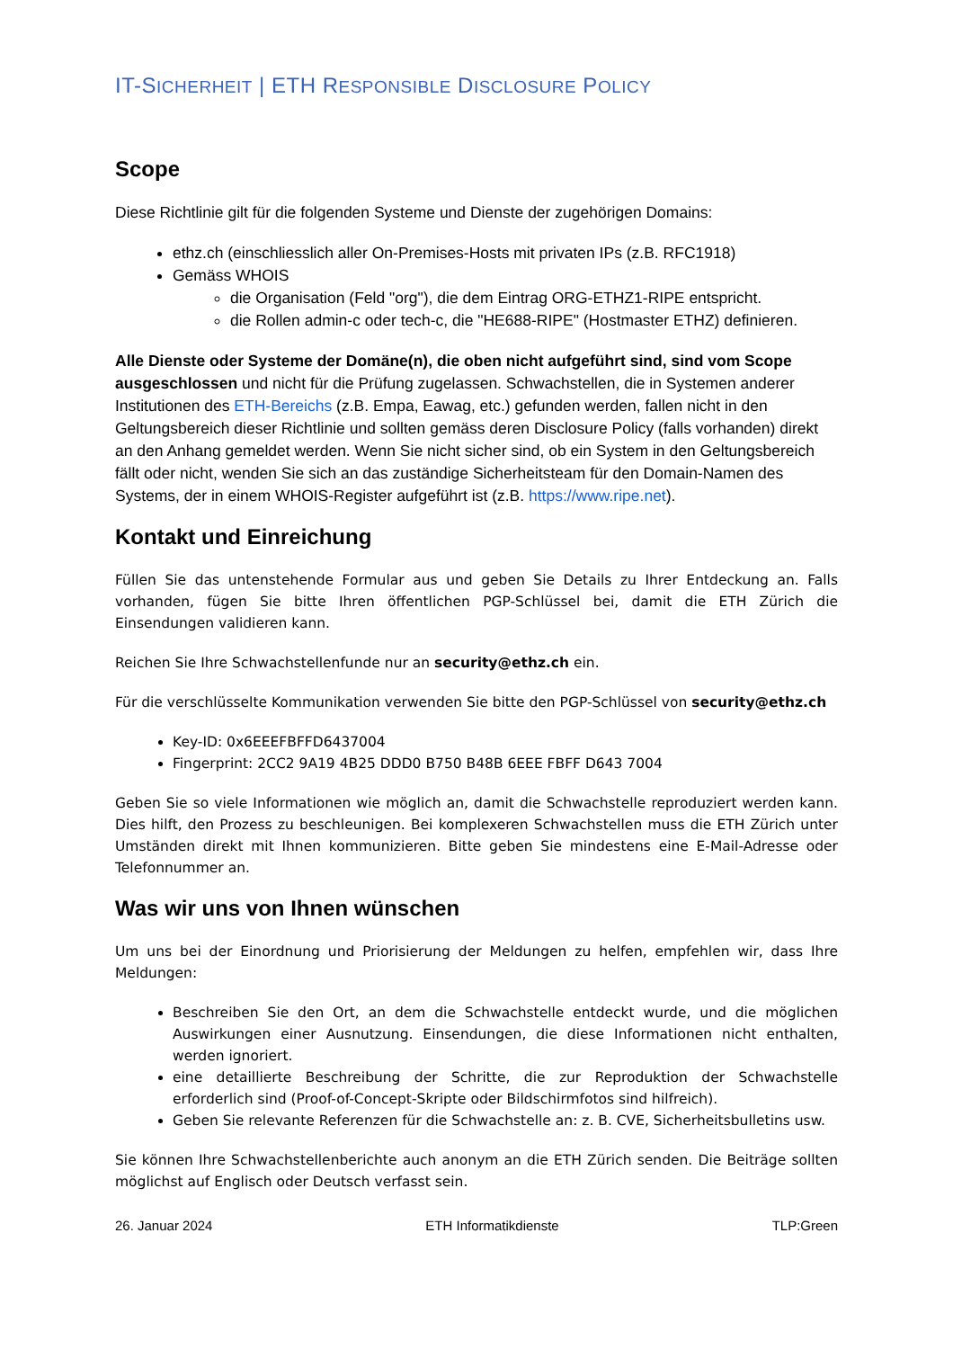IT-SICHERHEIT | ETH RESPONSIBLE DISCLOSURE POLICY
Scope
Diese Richtlinie gilt für die folgenden Systeme und Dienste der zugehörigen Domains:
ethz.ch (einschliesslich aller On-Premises-Hosts mit privaten IPs (z.B. RFC1918)
Gemäss WHOIS
die Organisation (Feld "org"), die dem Eintrag ORG-ETHZ1-RIPE entspricht.
die Rollen admin-c oder tech-c, die "HE688-RIPE" (Hostmaster ETHZ) definieren.
Alle Dienste oder Systeme der Domäne(n), die oben nicht aufgeführt sind, sind vom Scope ausgeschlossen und nicht für die Prüfung zugelassen. Schwachstellen, die in Systemen anderer Institutionen des ETH-Bereichs (z.B. Empa, Eawag, etc.) gefunden werden, fallen nicht in den Geltungsbereich dieser Richtlinie und sollten gemäss deren Disclosure Policy (falls vorhanden) direkt an den Anhang gemeldet werden. Wenn Sie nicht sicher sind, ob ein System in den Geltungsbereich fällt oder nicht, wenden Sie sich an das zuständige Sicherheitsteam für den Domain-Namen des Systems, der in einem WHOIS-Register aufgeführt ist (z.B. https://www.ripe.net).
Kontakt und Einreichung
Füllen Sie das untenstehende Formular aus und geben Sie Details zu Ihrer Entdeckung an. Falls vorhanden, fügen Sie bitte Ihren öffentlichen PGP-Schlüssel bei, damit die ETH Zürich die Einsendungen validieren kann.
Reichen Sie Ihre Schwachstellenfunde nur an security@ethz.ch ein.
Für die verschlüsselte Kommunikation verwenden Sie bitte den PGP-Schlüssel von security@ethz.ch
Key-ID: 0x6EEEFBFFD6437004
Fingerprint: 2CC2 9A19 4B25 DDD0 B750 B48B 6EEE FBFF D643 7004
Geben Sie so viele Informationen wie möglich an, damit die Schwachstelle reproduziert werden kann. Dies hilft, den Prozess zu beschleunigen. Bei komplexeren Schwachstellen muss die ETH Zürich unter Umständen direkt mit Ihnen kommunizieren. Bitte geben Sie mindestens eine E-Mail-Adresse oder Telefonnummer an.
Was wir uns von Ihnen wünschen
Um uns bei der Einordnung und Priorisierung der Meldungen zu helfen, empfehlen wir, dass Ihre Meldungen:
Beschreiben Sie den Ort, an dem die Schwachstelle entdeckt wurde, und die möglichen Auswirkungen einer Ausnutzung. Einsendungen, die diese Informationen nicht enthalten, werden ignoriert.
eine detaillierte Beschreibung der Schritte, die zur Reproduktion der Schwachstelle erforderlich sind (Proof-of-Concept-Skripte oder Bildschirmfotos sind hilfreich).
Geben Sie relevante Referenzen für die Schwachstelle an: z. B. CVE, Sicherheitsbulletins usw.
Sie können Ihre Schwachstellenberichte auch anonym an die ETH Zürich senden. Die Beiträge sollten möglichst auf Englisch oder Deutsch verfasst sein.
26. Januar 2024 ETH Informatikdienste TLP:Green